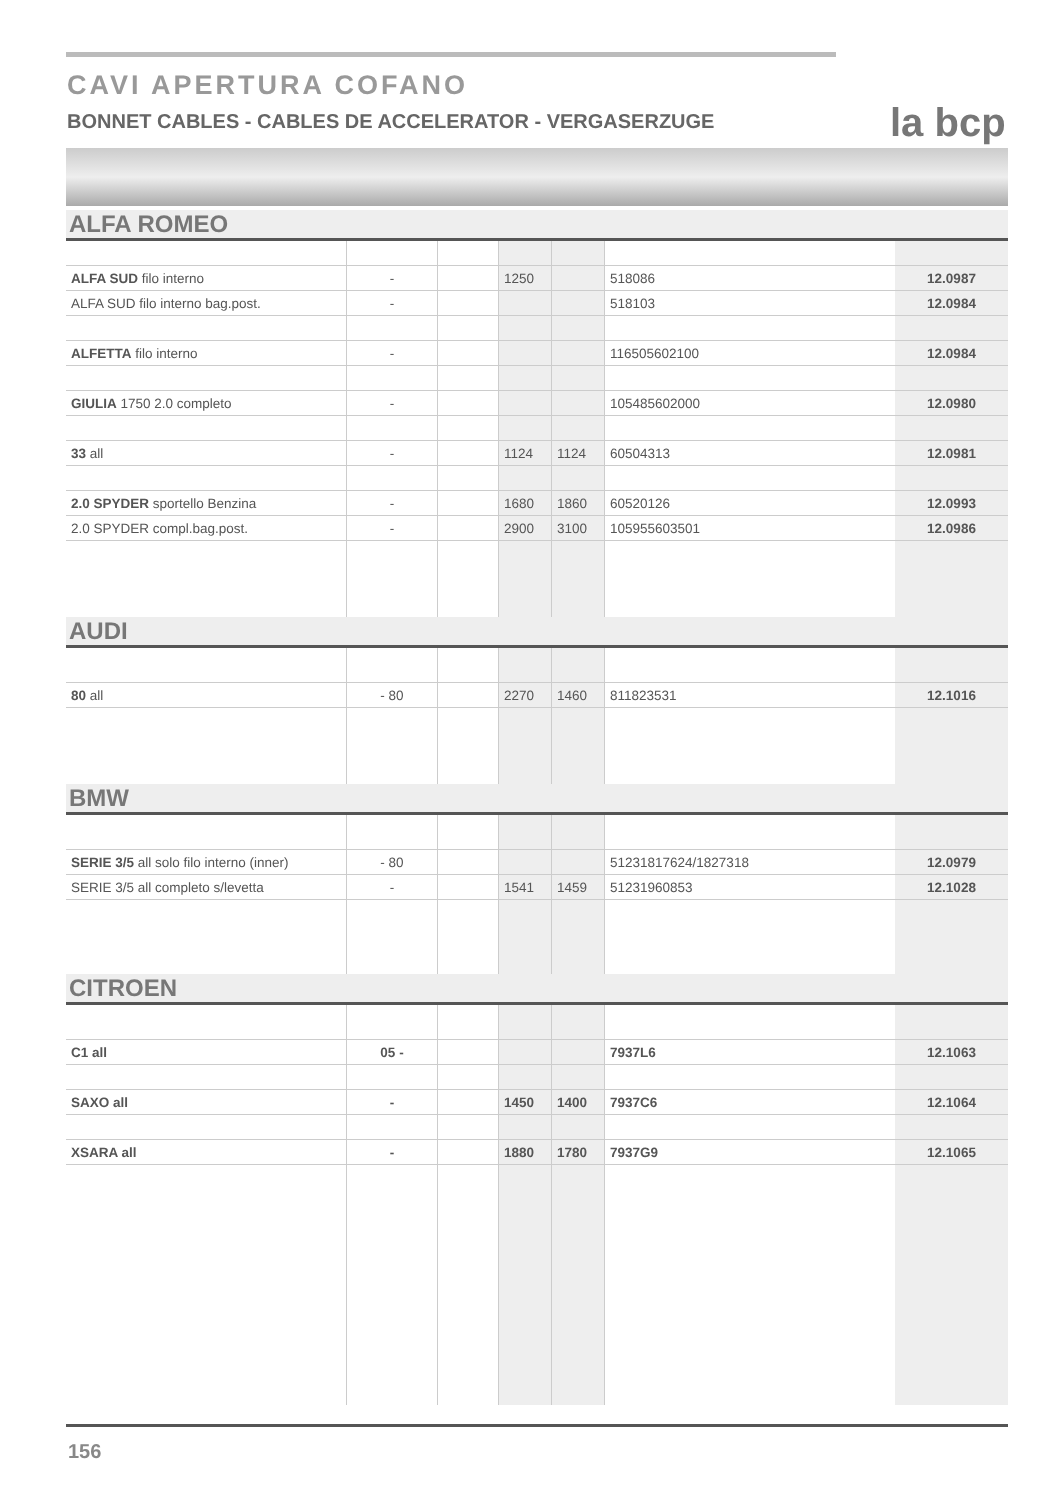CAVI APERTURA COFANO
BONNET CABLES - CABLES DE ACCELERATOR - VERGASERZUGE
la bcp
ALFA ROMEO
| ALFA SUD filo interno | - | | 1250 | | 518086 | 12.0987 |
| ALFA SUD filo interno bag.post. | - | | | | 518103 | 12.0984 |
| ALFETTA filo interno | - | | | | 116505602100 | 12.0984 |
| GIULIA 1750 2.0 completo | - | | | | 105485602000 | 12.0980 |
| 33 all | - | | 1124 | 1124 | 60504313 | 12.0981 |
| 2.0 SPYDER sportello Benzina | - | | 1680 | 1860 | 60520126 | 12.0993 |
| 2.0 SPYDER compl.bag.post. | - | | 2900 | 3100 | 105955603501 | 12.0986 |
AUDI
| 80 all | - 80 | | 2270 | 1460 | 811823531 | 12.1016 |
BMW
| SERIE 3/5 all solo filo interno (inner) | - 80 | | | | 51231817624/1827318 | 12.0979 |
| SERIE 3/5 all completo s/levetta | - | | 1541 | 1459 | 51231960853 | 12.1028 |
CITROEN
| C1 all | 05 - | | | | 7937L6 | 12.1063 |
| SAXO all | - | | 1450 | 1400 | 7937C6 | 12.1064 |
| XSARA all | - | | 1880 | 1780 | 7937G9 | 12.1065 |
156